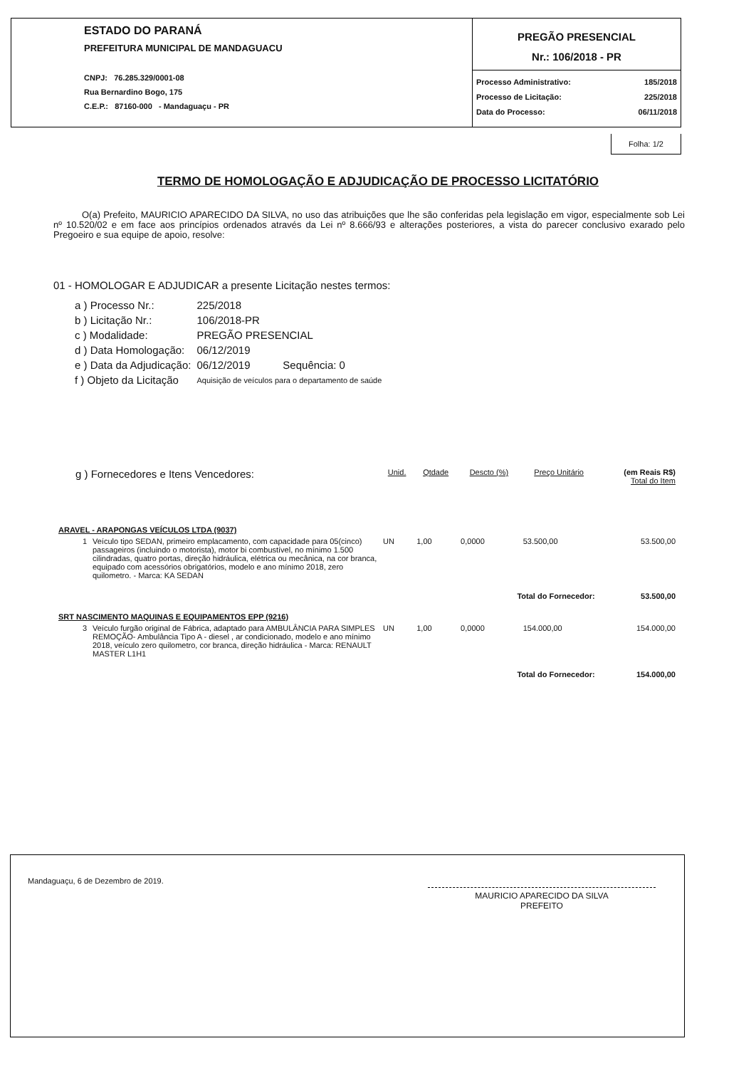ESTADO DO PARANÁ
PREFEITURA MUNICIPAL DE MANDAGUACU
CNPJ: 76.285.329/0001-08
Rua Bernardino Bogo, 175
C.E.P.: 87160-000 - Mandaguaçu - PR
PREGÃO PRESENCIAL
Nr.: 106/2018 - PR
Processo Administrativo: 185/2018
Processo de Licitação: 225/2018
Data do Processo: 06/11/2018
Folha: 1/2
TERMO DE HOMOLOGAÇÃO E ADJUDICAÇÃO DE PROCESSO LICITATÓRIO
O(a) Prefeito, MAURICIO APARECIDO DA SILVA, no uso das atribuições que lhe são conferidas pela legislação em vigor, especialmente sob Lei nº 10.520/02 e em face aos princípios ordenados através da Lei nº 8.666/93 e alterações posteriores, a vista do parecer conclusivo exarado pelo Pregoeiro e sua equipe de apoio, resolve:
01 - HOMOLOGAR E ADJUDICAR a presente Licitação nestes termos:
| a ) Processo Nr.: | 225/2018 |
| b ) Licitação Nr.: | 106/2018-PR |
| c ) Modalidade: | PREGÃO PRESENCIAL |
| d ) Data Homologação: | 06/12/2019 |
| e ) Data da Adjudicação: | 06/12/2019 Sequência: 0 |
| f ) Objeto da Licitação | Aquisição de veículos para o departamento de saúde |
| g ) Fornecedores e Itens Vencedores: | | Unid. | Qtdade | Descto (%) | Preço Unitário | (em Reais R$) Total do Item |
| --- | --- | --- | --- | --- | --- | --- |
| ARAVEL - ARAPONGAS VEÍCULOS LTDA (9037) | | | | | | |
| 1 | Veículo tipo SEDAN, primeiro emplacamento, com capacidade para 05(cinco) passageiros (incluindo o motorista), motor bi combustível, no mínimo 1.500 cilindradas, quatro portas, direção hidráulica, elétrica ou mecânica, na cor branca, equipado com acessórios obrigatórios, modelo e ano mínimo 2018, zero quilometro. - Marca: KA SEDAN | UN | 1,00 | 0,0000 | 53.500,00 | 53.500,00 |
| Total do Fornecedor: | | | | | | 53.500,00 |
| SRT NASCIMENTO MAQUINAS E EQUIPAMENTOS EPP (9216) | | | | | | |
| 3 | Veículo furgão original de Fábrica, adaptado para AMBULÂNCIA PARA SIMPLES REMOÇÃO- Ambulância Tipo A - diesel , ar condicionado, modelo e ano mínimo 2018, veículo zero quilometro, cor branca, direção hidráulica - Marca: RENAULT MASTER L1H1 | UN | 1,00 | 0,0000 | 154.000,00 | 154.000,00 |
| Total do Fornecedor: | | | | | | 154.000,00 |
Mandaguaçu, 6 de Dezembro de 2019. MAURICIO APARECIDO DA SILVA
PREFEITO